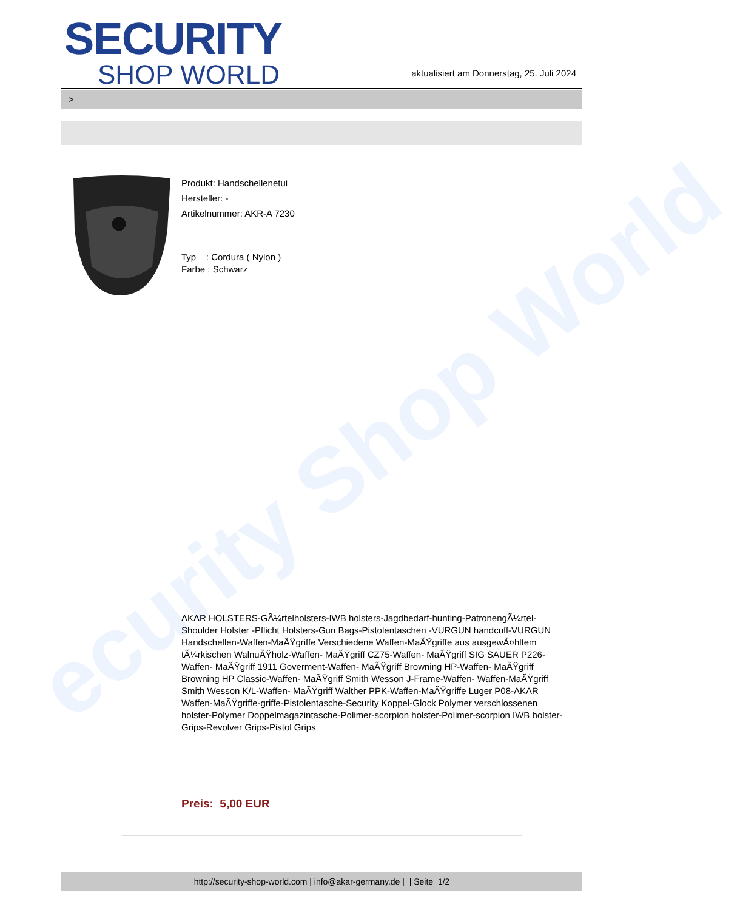ecurity Shop World
SECURITY
SHOP WORLD
aktualisiert am Donnerstag, 25. Juli 2024
>
Produkt: Handschellenetui
Hersteller: -
Artikelnummer: AKR-A 7230
Typ : Cordura ( Nylon )
Farbe : Schwarz
AKAR HOLSTERS-GÃ¼rtelholsters-IWB holsters-Jagdbedarf-hunting-PatronengÃ¼rtel- Shoulder Holster -Pflicht Holsters-Gun Bags-Pistolentaschen -VURGUN handcuff-VURGUN Handschellen-Waffen-MaÃŸgriffe Verschiedene Waffen-MaÃŸgriffe aus ausgewÃ¤hltem tÃ¼rkischen WalnuÃŸholz-Waffen- MaÃŸgriff CZ75-Waffen- MaÃŸgriff SIG SAUER P226-Waffen- MaÃŸgriff 1911 Goverment-Waffen- MaÃŸgriff Browning HP-Waffen- MaÃŸgriff Browning HP Classic-Waffen- MaÃŸgriff Smith Wesson J-Frame-Waffen- Waffen-MaÃŸgriff Smith Wesson K/L-Waffen- MaÃŸgriff Walther PPK-Waffen-MaÃŸgriffe Luger P08-AKAR Waffen-MaÃŸgriffe-griffe-Pistolentasche-Security Koppel-Glock Polymer verschlossenen holster-Polymer Doppelmagazintasche-Polimer-scorpion holster-Polimer-scorpion IWB holster-Grips-Revolver Grips-Pistol Grips
Preis: 5,00 EUR
http://security-shop-world.com | info@akar-germany.de | | Seite 1/2